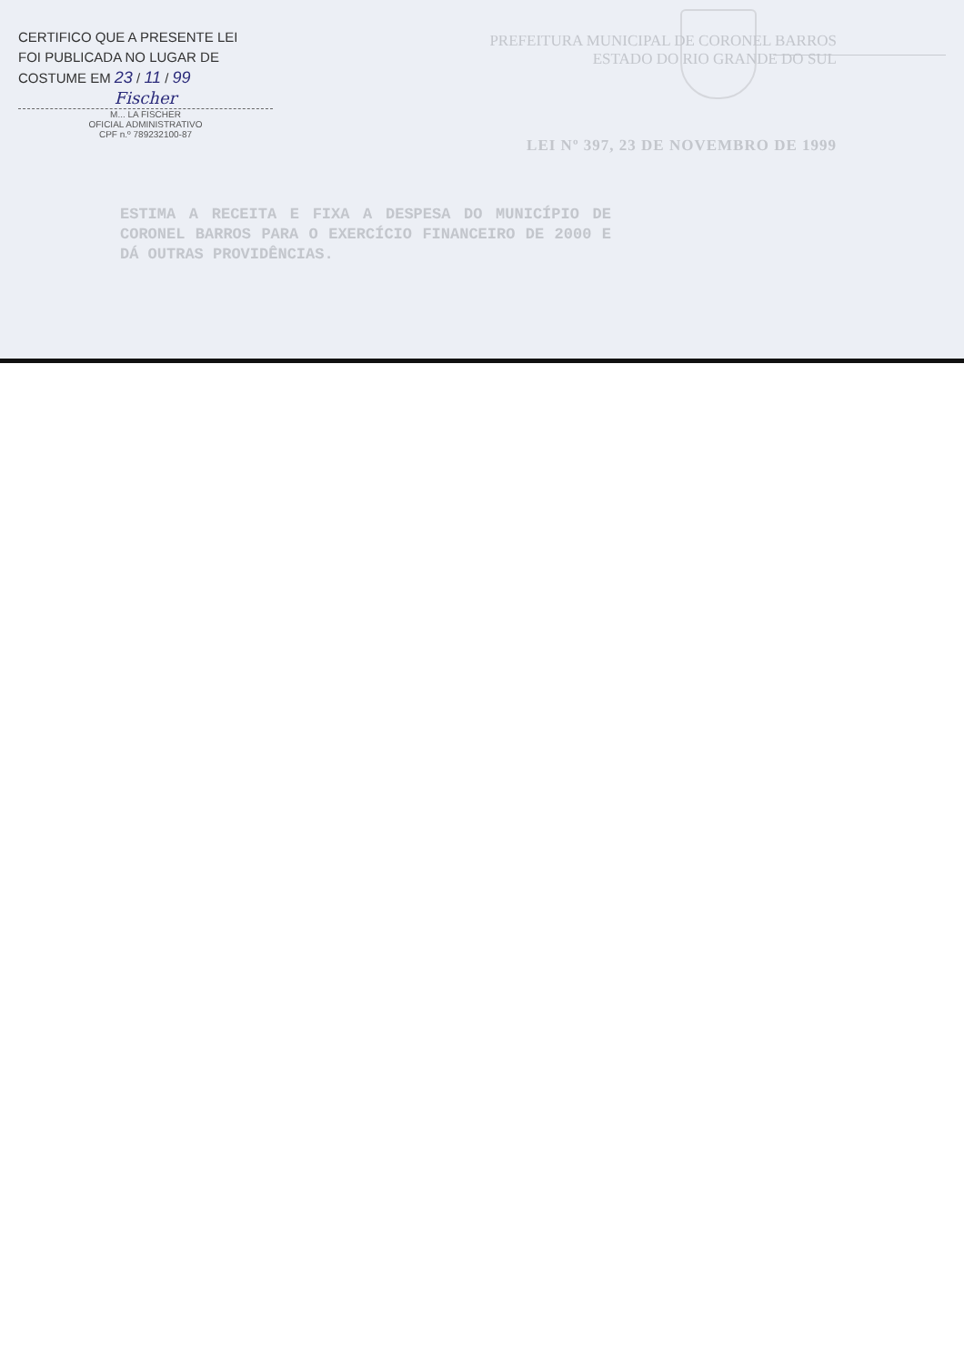CERTIFICO QUE A PRESENTE LEI
FOI PUBLICADA NO LUGAR DE
COSTUME EM 23 / 11 / 99
Fischer
M... LA FISCHER
OFICIAL ADMINISTRATIVO
CPF n.º 789232100-87
PREFEITURA MUNICIPAL DE CORONEL BARROS
ESTADO DO RIO GRANDE DO SUL
LEI Nº 397, 23 DE NOVEMBRO DE 1999
ESTIMA A RECEITA E FIXA A DESPESA DO MUNICÍPIO DE CORONEL BARROS PARA O EXERCÍCIO FINANCEIRO DE 2000 E DÁ OUTRAS PROVIDÊNCIAS.